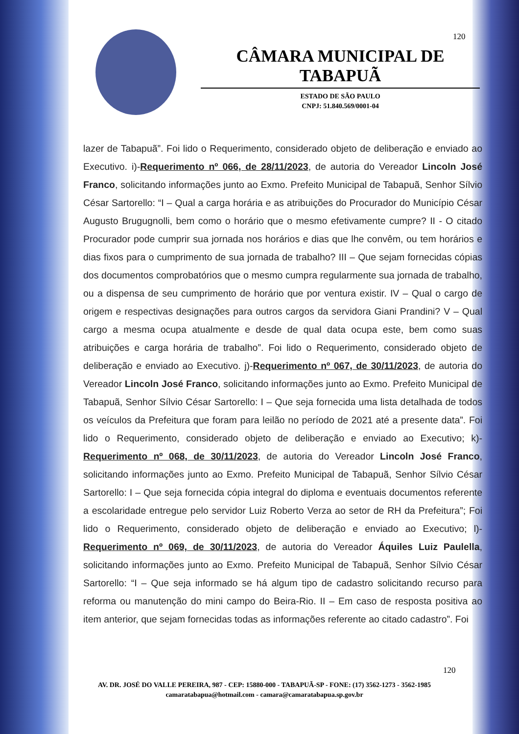120
CÂMARA MUNICIPAL DE TABAPUÃ
ESTADO DE SÃO PAULO
CNPJ: 51.840.569/0001-04
lazer de Tabapuã”. Foi lido o Requerimento, considerado objeto de deliberação e enviado ao Executivo. i)-Requerimento nº 066, de 28/11/2023, de autoria do Vereador Lincoln José Franco, solicitando informações junto ao Exmo. Prefeito Municipal de Tabapuã, Senhor Sílvio César Sartorello: “I – Qual a carga horária e as atribuições do Procurador do Município César Augusto Brugugnolli, bem como o horário que o mesmo efetivamente cumpre? II - O citado Procurador pode cumprir sua jornada nos horários e dias que lhe convêm, ou tem horários e dias fixos para o cumprimento de sua jornada de trabalho? III – Que sejam fornecidas cópias dos documentos comprobatórios que o mesmo cumpra regularmente sua jornada de trabalho, ou a dispensa de seu cumprimento de horário que por ventura existir. IV – Qual o cargo de origem e respectivas designações para outros cargos da servidora Giani Prandini? V – Qual cargo a mesma ocupa atualmente e desde de qual data ocupa este, bem como suas atribuições e carga horária de trabalho”. Foi lido o Requerimento, considerado objeto de deliberação e enviado ao Executivo. j)-Requerimento nº 067, de 30/11/2023, de autoria do Vereador Lincoln José Franco, solicitando informações junto ao Exmo. Prefeito Municipal de Tabapuã, Senhor Sílvio César Sartorello: I – Que seja fornecida uma lista detalhada de todos os veículos da Prefeitura que foram para leilão no período de 2021 até a presente data”. Foi lido o Requerimento, considerado objeto de deliberação e enviado ao Executivo; k)-Requerimento nº 068, de 30/11/2023, de autoria do Vereador Lincoln José Franco, solicitando informações junto ao Exmo. Prefeito Municipal de Tabapuã, Senhor Sílvio César Sartorello: I – Que seja fornecida cópia integral do diploma e eventuais documentos referente a escolaridade entregue pelo servidor Luiz Roberto Verza ao setor de RH da Prefeitura”; Foi lido o Requerimento, considerado objeto de deliberação e enviado ao Executivo; l)-Requerimento nº 069, de 30/11/2023, de autoria do Vereador Áquiles Luiz Paulella, solicitando informações junto ao Exmo. Prefeito Municipal de Tabapuã, Senhor Sílvio César Sartorello: “I – Que seja informado se há algum tipo de cadastro solicitando recurso para reforma ou manutenção do mini campo do Beira-Rio. II – Em caso de resposta positiva ao item anterior, que sejam fornecidas todas as informações referente ao citado cadastro”. Foi
120
AV. DR. JOSÉ DO VALLE PEREIRA, 987 - CEP: 15880-000 - TABAPUÃ-SP - FONE: (17) 3562-1273 - 3562-1985
camaratabapua@hotmail.com - camara@camaratabapua.sp.gov.br